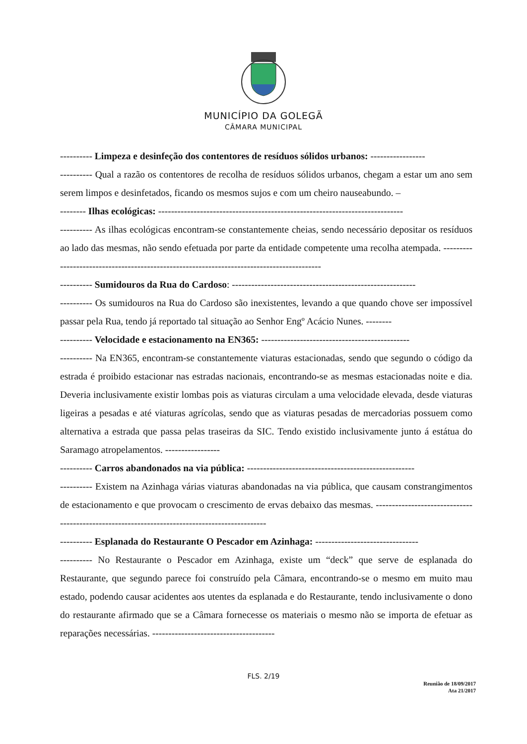MUNICÍPIO DA GOLEGÃ
CÂMARA MUNICIPAL
---------- Limpeza e desinfeção dos contentores de resíduos sólidos urbanos: -----------------
---------- Qual a razão os contentores de recolha de resíduos sólidos urbanos, chegam a estar um ano sem serem limpos e desinfetados, ficando os mesmos sujos e com um cheiro nauseabundo. –
-------- Ilhas ecológicas: ----------------------------------------------------------------------------
---------- As ilhas ecológicas encontram-se constantemente cheias, sendo necessário depositar os resíduos ao lado das mesmas, não sendo efetuada por parte da entidade competente uma recolha atempada. ------------------------------------------------------------------------------------------
---------- Sumidouros da Rua do Cardoso: ---------------------------------------------------------
---------- Os sumidouros na Rua do Cardoso são inexistentes, levando a que quando chove ser impossível passar pela Rua, tendo já reportado tal situação ao Senhor Engº Acácio Nunes. --------
---------- Velocidade e estacionamento na EN365: ----------------------------------------------
---------- Na EN365, encontram-se constantemente viaturas estacionadas, sendo que segundo o código da estrada é proibido estacionar nas estradas nacionais, encontrando-se as mesmas estacionadas noite e dia. Deveria inclusivamente existir lombas pois as viaturas circulam a uma velocidade elevada, desde viaturas ligeiras a pesadas e até viaturas agrícolas, sendo que as viaturas pesadas de mercadorias possuem como alternativa a estrada que passa pelas traseiras da SIC. Tendo existido inclusivamente junto á estátua do Saramago atropelamentos. -----------------
---------- Carros abandonados na via pública: ----------------------------------------------------
---------- Existem na Azinhaga várias viaturas abandonadas na via pública, que causam constrangimentos de estacionamento e que provocam o crescimento de ervas debaixo das mesmas. ----------------------------------------------------------------------------------------------
---------- Esplanada do Restaurante O Pescador em Azinhaga: --------------------------------
---------- No Restaurante o Pescador em Azinhaga, existe um “deck” que serve de esplanada do Restaurante, que segundo parece foi construído pela Câmara, encontrando-se o mesmo em muito mau estado, podendo causar acidentes aos utentes da esplanada e do Restaurante, tendo inclusivamente o dono do restaurante afirmado que se a Câmara fornecesse os materiais o mesmo não se importa de efetuar as reparações necessárias. --------------------------------------
FLS. 2/19
Reunião de 18/09/2017
Ata 21/2017